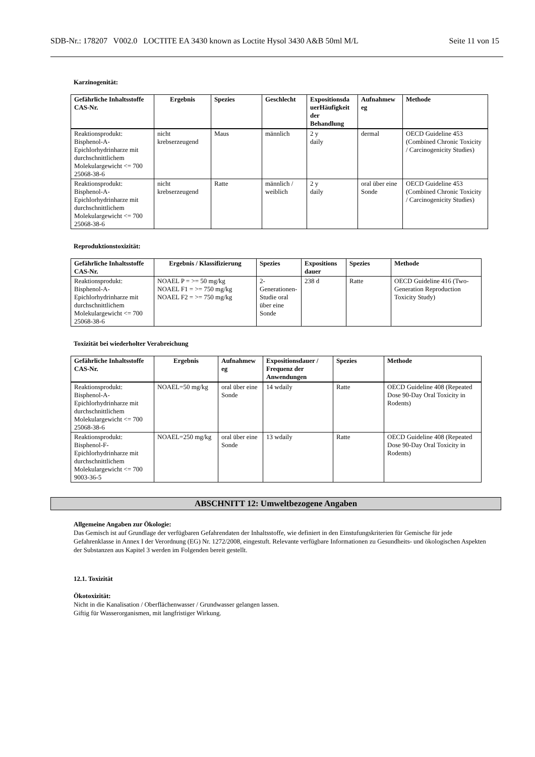SDB-Nr.: 178207 V002.0 LOCTITE EA 3430 known as Loctite Hysol 3430 A&B 50ml M/L Seite 11 von 15
Karzinogenität:
| Gefährliche Inhaltsstoffe CAS-Nr. | Ergebnis | Spezies | Geschlecht | Expositionsda uerHäufigkeit der Behandlung | Aufnahmew eg | Methode |
| --- | --- | --- | --- | --- | --- | --- |
| Reaktionsprodukt: Bisphenol-A-Epichlorhydrinharze mit durchschnittlichem Molekulargewicht <= 700 25068-38-6 | nicht krebserzeugend | Maus | männlich | 2 y daily | dermal | OECD Guideline 453 (Combined Chronic Toxicity / Carcinogenicity Studies) |
| Reaktionsprodukt: Bisphenol-A-Epichlorhydrinharze mit durchschnittlichem Molekulargewicht <= 700 25068-38-6 | nicht krebserzeugend | Ratte | männlich / weiblich | 2 y daily | oral über eine Sonde | OECD Guideline 453 (Combined Chronic Toxicity / Carcinogenicity Studies) |
Reproduktionstoxizität:
| Gefährliche Inhaltsstoffe CAS-Nr. | Ergebnis / Klassifizierung | Spezies | Expositions dauer | Spezies | Methode |
| --- | --- | --- | --- | --- | --- |
| Reaktionsprodukt: Bisphenol-A-Epichlorhydrinharze mit durchschnittlichem Molekulargewicht <= 700 25068-38-6 | NOAEL P = >= 50 mg/kg NOAEL F1 = >= 750 mg/kg NOAEL F2 = >= 750 mg/kg | 2-Generationen-Studie oral über eine Sonde | 238 d | Ratte | OECD Guideline 416 (Two-Generation Reproduction Toxicity Study) |
Toxizität bei wiederholter Verabreichung
| Gefährliche Inhaltsstoffe CAS-Nr. | Ergebnis | Aufnahmew eg | Expositionsdauer / Frequenz der Anwendungen | Spezies | Methode |
| --- | --- | --- | --- | --- | --- |
| Reaktionsprodukt: Bisphenol-A-Epichlorhydrinharze mit durchschnittlichem Molekulargewicht <= 700 25068-38-6 | NOAEL=50 mg/kg | oral über eine Sonde | 14 wdaily | Ratte | OECD Guideline 408 (Repeated Dose 90-Day Oral Toxicity in Rodents) |
| Reaktionsprodukt: Bisphenol-F-Epichlorhydrinharze mit durchschnittlichem Molekulargewicht <= 700 9003-36-5 | NOAEL=250 mg/kg | oral über eine Sonde | 13 wdaily | Ratte | OECD Guideline 408 (Repeated Dose 90-Day Oral Toxicity in Rodents) |
ABSCHNITT 12: Umweltbezogene Angaben
Allgemeine Angaben zur Ökologie:
Das Gemisch ist auf Grundlage der verfügbaren Gefahrendaten der Inhaltsstoffe, wie definiert in den Einstufungskriterien für Gemische für jede Gefahrenklasse in Annex I der Verordnung (EG) Nr. 1272/2008, eingestuft. Relevante verfügbare Informationen zu Gesundheits- und ökologischen Aspekten der Substanzen aus Kapitel 3 werden im Folgenden bereit gestellt.
12.1. Toxizität
Ökotoxizität:
Nicht in die Kanalisation / Oberflächenwasser / Grundwasser gelangen lassen.
Giftig für Wasserorganismen, mit langfristiger Wirkung.